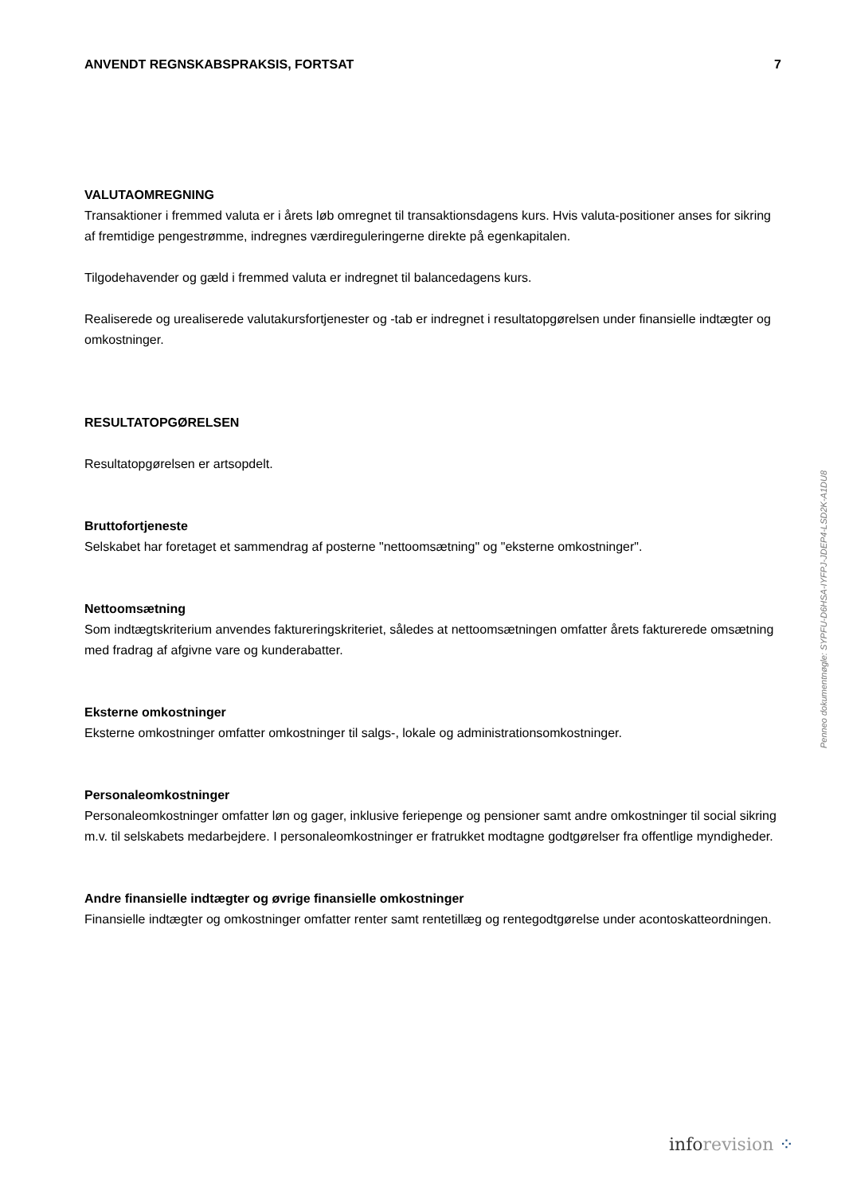ANVENDT REGNSKABSPRAKSIS, FORTSAT 7
VALUTAOMREGNING
Transaktioner i fremmed valuta er i årets løb omregnet til transaktionsdagens kurs. Hvis valuta-positioner anses for sikring af fremtidige pengestrømme, indregnes værdireguleringerne direkte på egenkapitalen.
Tilgodehavender og gæld i fremmed valuta er indregnet til balancedagens kurs.
Realiserede og urealiserede valutakursfortjenester og -tab er indregnet i resultatopgørelsen under finansielle indtægter og omkostninger.
RESULTATOPGØRELSEN
Resultatopgørelsen er artsopdelt.
Bruttofortjeneste
Selskabet har foretaget et sammendrag af posterne "nettoomsætning" og "eksterne omkostninger".
Nettoomsætning
Som indtægtskriterium anvendes faktureringskriteriet, således at nettoomsætningen omfatter årets fakturerede omsætning med fradrag af afgivne vare og kunderabatter.
Eksterne omkostninger
Eksterne omkostninger omfatter omkostninger til salgs-, lokale og administrationsomkostninger.
Personaleomkostninger
Personaleomkostninger omfatter løn og gager, inklusive feriepenge og pensioner samt andre omkostninger til social sikring m.v. til selskabets medarbejdere. I personaleomkostninger er fratrukket modtagne godtgørelser fra offentlige myndigheder.
Andre finansielle indtægter og øvrige finansielle omkostninger
Finansielle indtægter og omkostninger omfatter renter samt rentetillæg og rentegodtgørelse under acontoskatteordningen.
Penneo dokumentnøgle: SYPFU-D6HSA-IYFPJ-JDEP4-LSD2K-A1DU8
inforevision ⁘